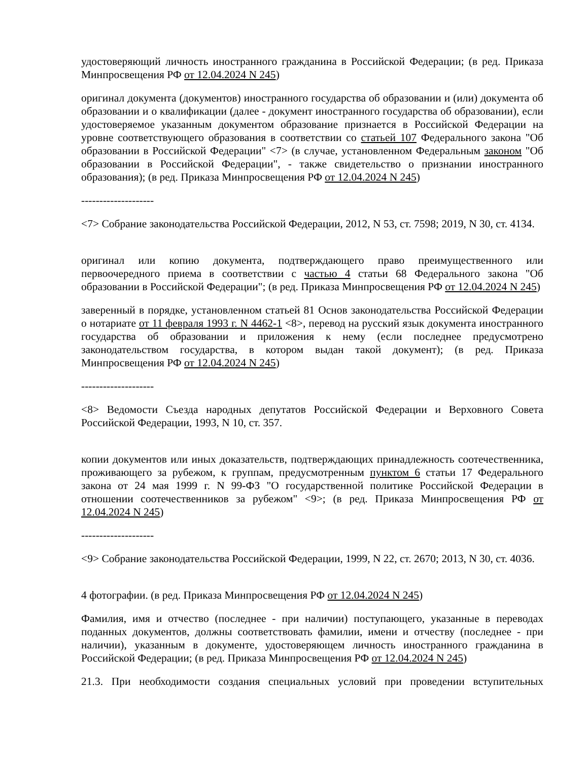удостоверяющий личность иностранного гражданина в Российской Федерации; (в ред. Приказа Минпросвещения РФ от 12.04.2024 N 245)
оригинал документа (документов) иностранного государства об образовании и (или) документа об образовании и о квалификации (далее - документ иностранного государства об образовании), если удостоверяемое указанным документом образование признается в Российской Федерации на уровне соответствующего образования в соответствии со статьей 107 Федерального закона "Об образовании в Российской Федерации" <7> (в случае, установленном Федеральным законом "Об образовании в Российской Федерации", - также свидетельство о признании иностранного образования); (в ред. Приказа Минпросвещения РФ от 12.04.2024 N 245)
--------------------
<7> Собрание законодательства Российской Федерации, 2012, N 53, ст. 7598; 2019, N 30, ст. 4134.
оригинал или копию документа, подтверждающего право преимущественного или первоочередного приема в соответствии с частью 4 статьи 68 Федерального закона "Об образовании в Российской Федерации"; (в ред. Приказа Минпросвещения РФ от 12.04.2024 N 245)
заверенный в порядке, установленном статьей 81 Основ законодательства Российской Федерации о нотариате от 11 февраля 1993 г. N 4462-1 <8>, перевод на русский язык документа иностранного государства об образовании и приложения к нему (если последнее предусмотрено законодательством государства, в котором выдан такой документ); (в ред. Приказа Минпросвещения РФ от 12.04.2024 N 245)
--------------------
<8> Ведомости Съезда народных депутатов Российской Федерации и Верховного Совета Российской Федерации, 1993, N 10, ст. 357.
копии документов или иных доказательств, подтверждающих принадлежность соотечественника, проживающего за рубежом, к группам, предусмотренным пунктом 6 статьи 17 Федерального закона от 24 мая 1999 г. N 99-ФЗ "О государственной политике Российской Федерации в отношении соотечественников за рубежом" <9>; (в ред. Приказа Минпросвещения РФ от 12.04.2024 N 245)
--------------------
<9> Собрание законодательства Российской Федерации, 1999, N 22, ст. 2670; 2013, N 30, ст. 4036.
4 фотографии. (в ред. Приказа Минпросвещения РФ от 12.04.2024 N 245)
Фамилия, имя и отчество (последнее - при наличии) поступающего, указанные в переводах поданных документов, должны соответствовать фамилии, имени и отчеству (последнее - при наличии), указанным в документе, удостоверяющем личность иностранного гражданина в Российской Федерации; (в ред. Приказа Минпросвещения РФ от 12.04.2024 N 245)
21.3. При необходимости создания специальных условий при проведении вступительных